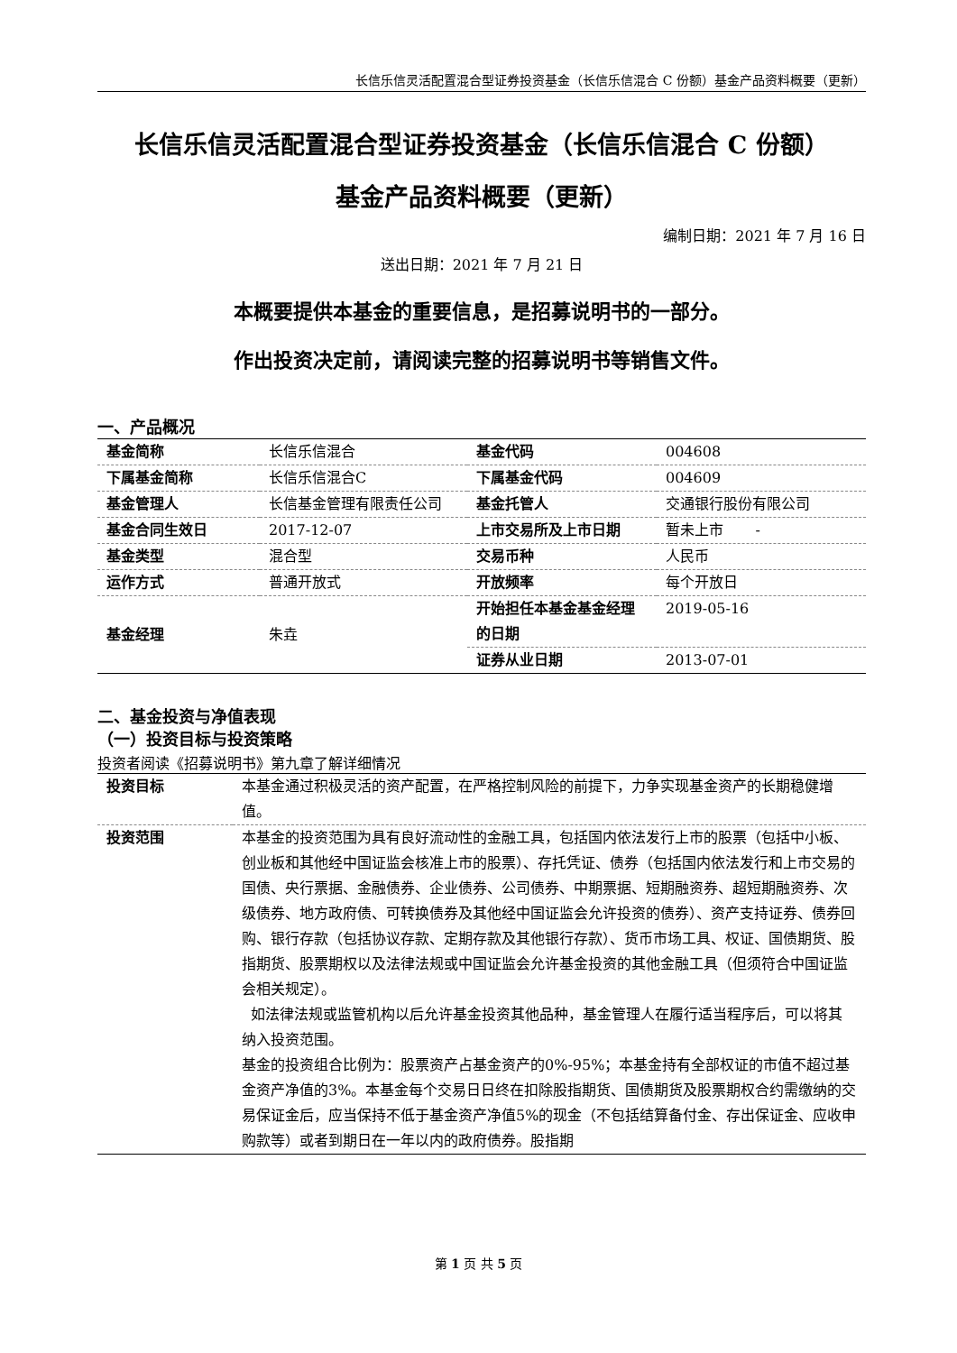长信乐信灵活配置混合型证券投资基金（长信乐信混合 C 份额）基金产品资料概要（更新）
长信乐信灵活配置混合型证券投资基金（长信乐信混合 C 份额）
基金产品资料概要（更新）
编制日期：2021 年 7 月 16 日
送出日期：2021 年 7 月 21 日
本概要提供本基金的重要信息，是招募说明书的一部分。
作出投资决定前，请阅读完整的招募说明书等销售文件。
一、产品概况
| 基金简称 | 长信乐信混合 | 基金代码 | 004608 |
| 下属基金简称 | 长信乐信混合C | 下属基金代码 | 004609 |
| 基金管理人 | 长信基金管理有限责任公司 | 基金托管人 | 交通银行股份有限公司 |
| 基金合同生效日 | 2017-12-07 | 上市交易所及上市日期 | 暂未上市 - |
| 基金类型 | 混合型 | 交易币种 | 人民币 |
| 运作方式 | 普通开放式 | 开放频率 | 每个开放日 |
| 基金经理 | 朱垚 | 开始担任本基金基金经理的日期 | 2019-05-16 |
| | | 证券从业日期 | 2013-07-01 |
二、基金投资与净值表现
（一）投资目标与投资策略
投资者阅读《招募说明书》第九章了解详细情况
| 投资目标 | 本基金通过积极灵活的资产配置，在严格控制风险的前提下，力争实现基金资产的长期稳健增值。 |
| 投资范围 | 本基金的投资范围为具有良好流动性的金融工具，包括国内依法发行上市的股票（包括中小板、创业板和其他经中国证监会核准上市的股票）、存托凭证、债券（包括国内依法发行和上市交易的国债、央行票据、金融债券、企业债券、公司债券、中期票据、短期融资券、超短期融资券、次级债券、地方政府债、可转换债券及其他经中国证监会允许投资的债券）、资产支持证券、债券回购、银行存款（包括协议存款、定期存款及其他银行存款）、货币市场工具、权证、国债期货、股指期货、股票期权以及法律法规或中国证监会允许基金投资的其他金融工具（但须符合中国证监会相关规定）。 如法律法规或监管机构以后允许基金投资其他品种，基金管理人在履行适当程序后，可以将其纳入投资范围。 基金的投资组合比例为：股票资产占基金资产的0%-95%；本基金持有全部权证的市值不超过基金资产净值的3%。本基金每个交易日日终在扣除股指期货、国债期货及股票期权合约需缴纳的交易保证金后，应当保持不低于基金资产净值5%的现金（不包括结算备付金、存出保证金、应收申购款等）或者到期日在一年以内的政府债券。股指期 |
第 1 页 共 5 页